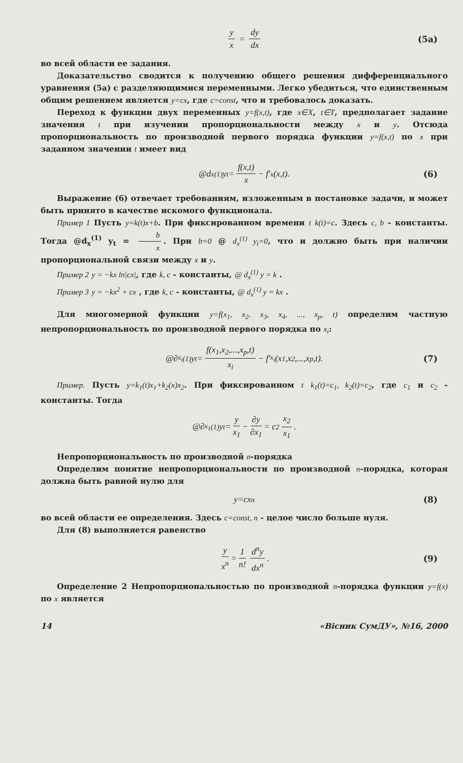y x = dy dx (5a)
во всей области ее задания.
Доказательство сводится к получению общего решения дифференциального уравнения (5а) с разделяющимися переменными. Легко убедиться, что единственным общим решением является y=cx, где c=const, что и требовалось доказать.
Переход к функции двух переменных y=f(x,t), где x∈X, t∈T, предполагает задание значения t при изучении пропорциональности между x и y. Отсюда пропорциональность по производной первого порядка функции y=f(x,t) по x при заданном значении t имеет вид
@d<sub>x</sub><sup>(1)</sup> y<sub>t</sub>= f(x,t) x − f′<sub>x</sub>(x,t). (6)
Выражение (6) отвечает требованиям, изложенным в постановке задачи, и может быть принято в качестве искомого функционала.
Пример 1 Пусть y=k(t)x+b. При фиксированном времени t k(t)=c. Здесь c, b - константы. Тогда @d<sub>x</sub><sup>(1)</sup> y<sub>t</sub> = b x. При b=0 @ d<sub>x</sub><sup>(1)</sup> y<sub>t</sub>=0, что и должно быть при наличии пропорциональной связи между x и y.
Пример 2 y = −kx ln|cx|, где k, c - константы, @ d<sub>x</sub><sup>(1)</sup> y = k .
Пример 3 y = −kx<sup>2</sup> + cx , где k, c - константы, @ d<sub>x</sub><sup>(1)</sup> y = kx .
Для многомерной функции y=f(x<sub>1</sub>, x<sub>2</sub>, x<sub>3</sub>, x<sub>4</sub>, ..., x<sub>p</sub>, t) определим частную непропорциональность по производной первого порядка по x<sub>i</sub>:
@∂<sub>x<sub>i</sub></sub><sup>(1)</sup>y<sub>t</sub> = f(x<sub>1</sub>,x<sub>2</sub>,...,x<sub>p</sub>,t) x<sub>i</sub> − f′<sub>x<sub>i</sub></sub>(x<sub>1</sub>,x<sub>2</sub>,...,x<sub>p</sub>,t). (7)
Пример. Пусть y=k<sub>1</sub>(t)x<sub>1</sub>+k<sub>2</sub>(x)x<sub>2</sub>. При фиксированном t k<sub>1</sub>(t)=c<sub>1</sub>, k<sub>2</sub>(t)=c<sub>2</sub>, где c<sub>1</sub> и c<sub>2</sub> - константы. Тогда
@∂<sub>x<sub>1</sub></sub><sup>(1)</sup>y<sub>t</sub> = y x<sub>1</sub> − ∂y ∂x<sub>1</sub> = c<sub>2</sub> x<sub>2</sub> x<sub>1</sub>.
Непропорциональность по производной n-порядка
Определим понятие непропорциональности по производной n-порядка, которая должна быть равной нулю для
y=cx<sup>n</sup> (8)
во всей области ее определения. Здесь c=const, n - целое число больше нуля.
Для (8) выполняется равенство
y x<sup>n</sup> = 1 n! d<sup>n</sup>y dx<sup>n</sup>. (9)
Определение 2 Непропорциональностью по производной n-порядка функции y=f(x) по x является
14 «Вісник СумДУ», №16, 2000